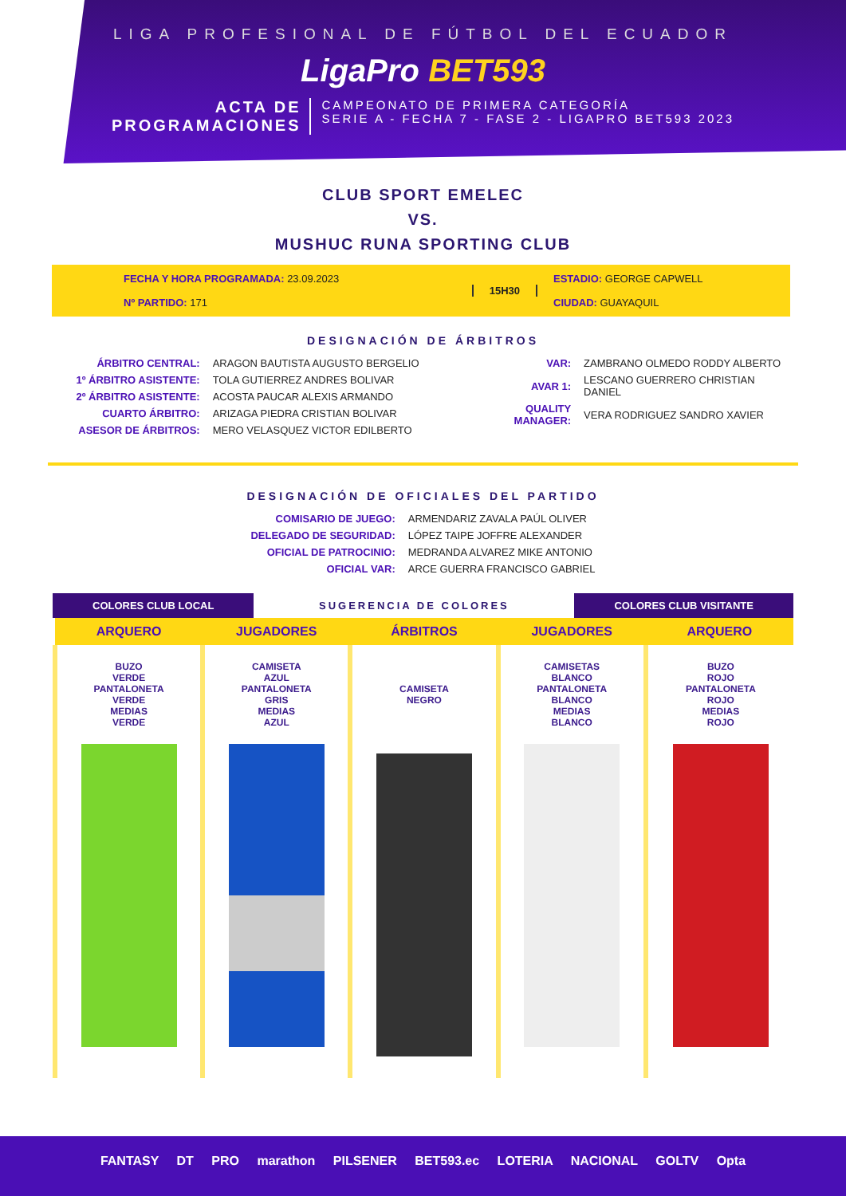LIGA PROFESIONAL DE FÚTBOL DEL ECUADOR
LigaPro BET593
ACTA DE
PROGRAMACIONES
CAMPEONATO DE PRIMERA CATEGORÍA
SERIE A - FECHA 7 - FASE 2 - LIGAPRO BET593 2023
CLUB SPORT EMELEC
VS.
MUSHUC RUNA SPORTING CLUB
FECHA Y HORA PROGRAMADA: 23.09.2023
Nº PARTIDO: 171
15H30 ESTADIO: GEORGE CAPWELL
CIUDAD: GUAYAQUIL
DESIGNACIÓN DE ÁRBITROS
| ÁRBITRO CENTRAL: | ARAGON BAUTISTA AUGUSTO BERGELIO |
| 1º ÁRBITRO ASISTENTE: | TOLA GUTIERREZ ANDRES BOLIVAR |
| 2º ÁRBITRO ASISTENTE: | ACOSTA PAUCAR ALEXIS ARMANDO |
| CUARTO ÁRBITRO: | ARIZAGA PIEDRA CRISTIAN BOLIVAR |
| ASESOR DE ÁRBITROS: | MERO VELASQUEZ VICTOR EDILBERTO |
| VAR: | ZAMBRANO OLMEDO RODDY ALBERTO |
| AVAR 1: | LESCANO GUERRERO CHRISTIAN DANIEL |
| QUALITY MANAGER: | VERA RODRIGUEZ SANDRO XAVIER |
DESIGNACIÓN DE OFICIALES DEL PARTIDO
| COMISARIO DE JUEGO: | ARMENDARIZ ZAVALA PAÚL OLIVER |
| DELEGADO DE SEGURIDAD: | LÓPEZ TAIPE JOFFRE ALEXANDER |
| OFICIAL DE PATROCINIO: | MEDRANDA ALVAREZ MIKE ANTONIO |
| OFICIAL VAR: | ARCE GUERRA FRANCISCO GABRIEL |
COLORES CLUB LOCAL SUGERENCIA DE COLORES COLORES CLUB VISITANTE
| ARQUERO | JUGADORES | ÁRBITROS | JUGADORES | ARQUERO |
| --- | --- | --- | --- | --- |
| BUZO VERDE PANTALONETA VERDE MEDIAS VERDE | CAMISETA AZUL PANTALONETA GRIS MEDIAS AZUL | CAMISETA NEGRO | CAMISETAS BLANCO PANTALONETA BLANCO MEDIAS BLANCO | BUZO ROJO PANTALONETA ROJO MEDIAS ROJO |
FANTASY DT PRO marathon PILSENER BET593.ec LOTERIA NACIONAL GOLTV Opta